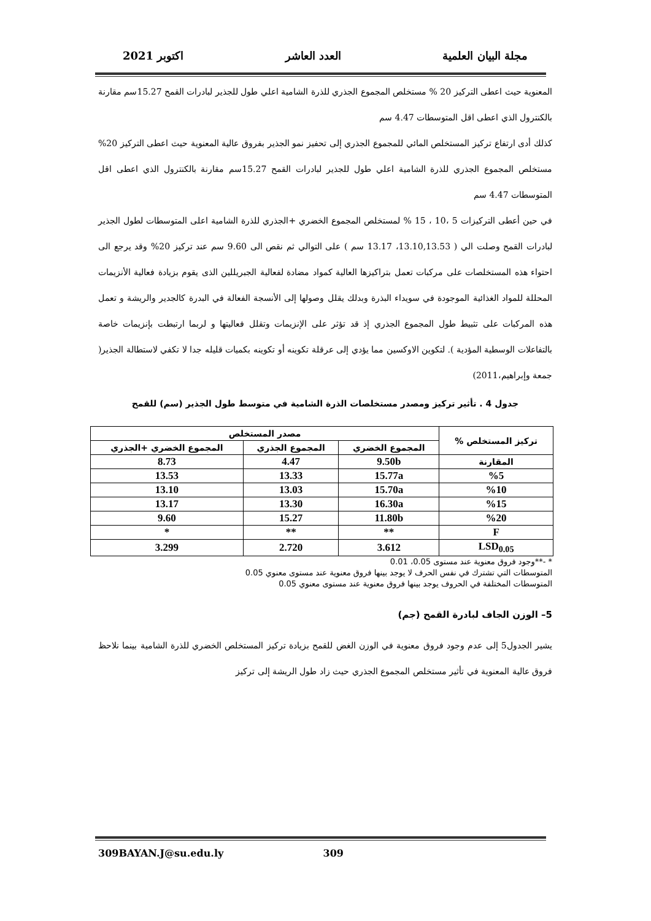مجلة البيان العلمية العدد العاشر اكتوبر 2021
المعنوية حيث اعطى التركيز 20 % مستخلص المجموع الجذري للذرة الشامية اعلي طول للجذير لبادرات القمح 15.27سم مقارنة بالكنترول الذي اعطى اقل المتوسطات 4.47 سم
كذلك أدى ارتفاع تركيز المستخلص المائي للمجموع الجذري إلى تحفيز نمو الجذير بفروق عالية المعنوية حيث اعطى التركيز 20% مستخلص المجموع الجذري للذرة الشامية اعلي طول للجذير لبادرات القمح 15.27سم مقارنة بالكنترول الذي اعطى اقل المتوسطات 4.47 سم
في حين أعطى التركيزات 5 ،10 ، 15 % لمستخلص المجموع الخضري +الجذري للذرة الشامية اعلى المتوسطات لطول الجذير لبادرات القمح وصلت الي ( 13.10,13.53، 13.17 سم ) على التوالي ثم نقص الى 9.60 سم عند تركيز 20% وقد يرجع الى احتواء هذه المستخلصات على مركبات تعمل بتراكيزها العالية كمواد مضادة لفعالية الجبريللين الذى يقوم بزيادة فعالية الأنزيمات المحللة للمواد الغذائية الموجودة في سويداء البذرة وبدلك يقلل وصولها إلى الأنسجة الفعالة في البدرة كالجدير والريشة و تعمل هذه المركبات على تثبيط طول المجموع الجذري إذ قد تؤثر على الإنزيمات وتقلل فعاليتها و لربما ارتبطت بإنزيمات خاصة بالتفاعلات الوسطية المؤدية ). لتكوين الاوكسين مما يؤدي إلى عرقلة تكوينه أو تكوينه بكميات قليله جدا لا تكفي لاستطالة الجذير( جمعة وإبراهيم،2011)
جدول 4 . تأثير تركيز ومصدر مستخلصات الذرة الشامية في متوسط طول الجذير (سم) للقمح
| تركيز المستخلص % | مصدر المستخلص | | |
| --- | --- | --- | --- |
| | المجموع الخضري | المجموع الجذري | المجموع الخضري +الجذري |
| المقارنة | 9.50b | 4.47 | 8.73 |
| %5 | 15.77a | 13.33 | 13.53 |
| %10 | 15.70a | 13.03 | 13.10 |
| %15 | 16.30a | 13.30 | 13.17 |
| %20 | 11.80b | 15.27 | 9.60 |
| F | ** | ** | * |
| LSD<sub>0.05</sub> | 3.612 | 2.720 | 3.299 |
* -**وجود فروق معنوية عند مستوى 0.05، 0.01
المتوسطات التي تشترك في نفس الحرف لا يوجد بينها فروق معنوية عند مستوى معنوي 0.05
المتوسطات المختلفة في الحروف يوجد بينها فروق معنوية عند مستوى معنوي 0.05
5– الوزن الجاف لبادرة القمح (جم)
يشير الجدول5 إلى عدم وجود فروق معنوية في الوزن الغض للقمح بزيادة تركيز المستخلص الخضري للذرة الشامية بينما نلاحظ فروق عالية المعنوية في تأثير مستخلص المجموع الجذري حيث زاد طول الريشة إلى تركيز
309BAYAN.J@su.edu.ly 309